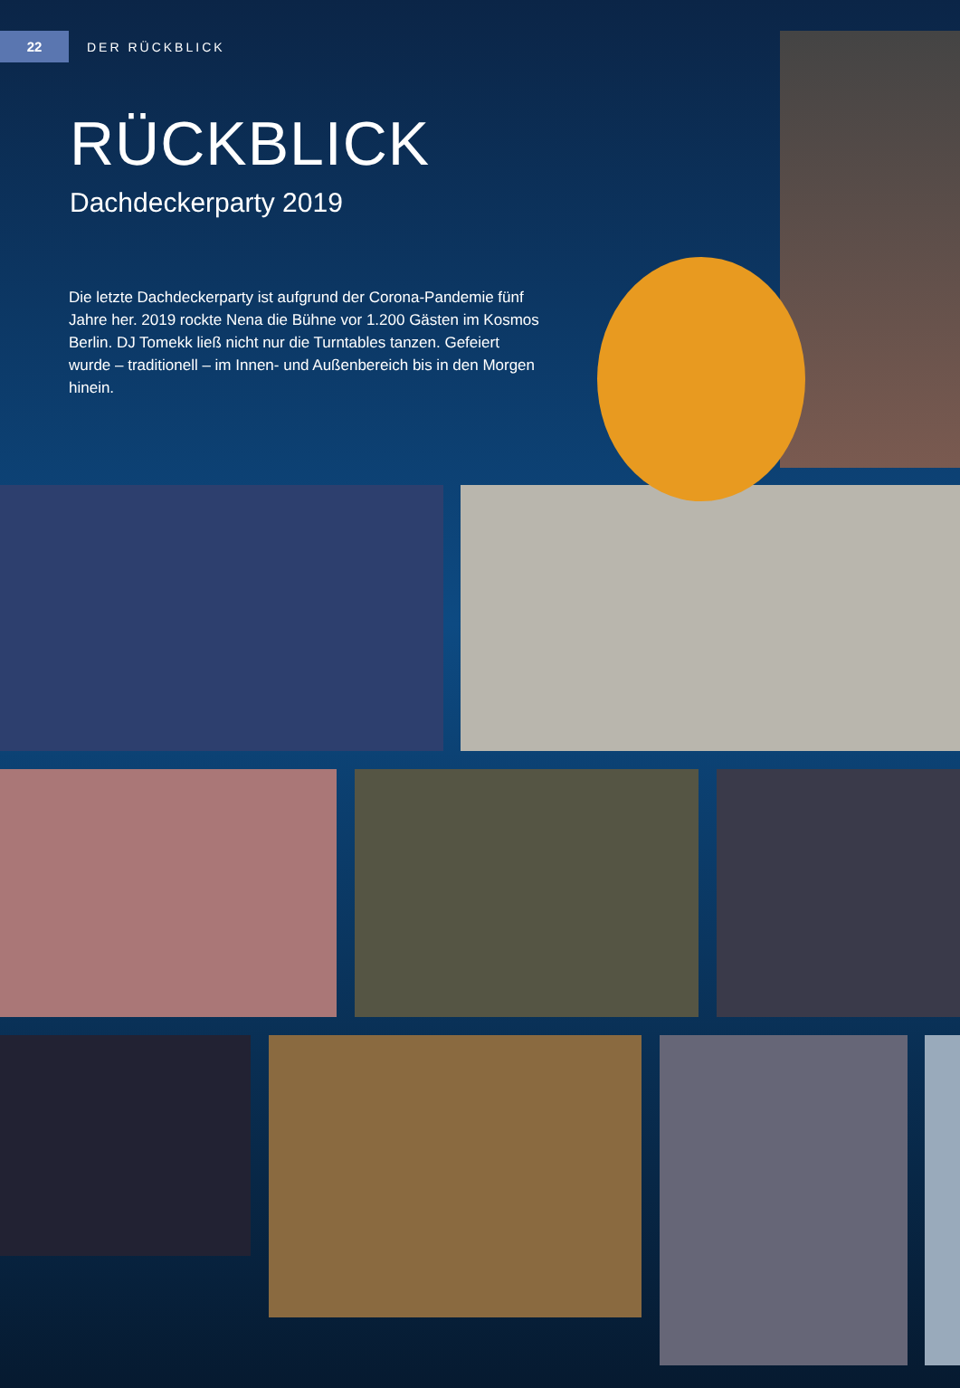22
DER RÜCKBLICK
RÜCKBLICK
Dachdeckerparty 2019
Die letzte Dachdeckerparty ist aufgrund der Corona-Pandemie fünf Jahre her. 2019 rockte Nena die Bühne vor 1.200 Gästen im Kosmos Berlin. DJ Tomekk ließ nicht nur die Turntables tanzen. Gefeiert wurde – traditionell – im Innen- und Außenbereich bis in den Morgen hinein.